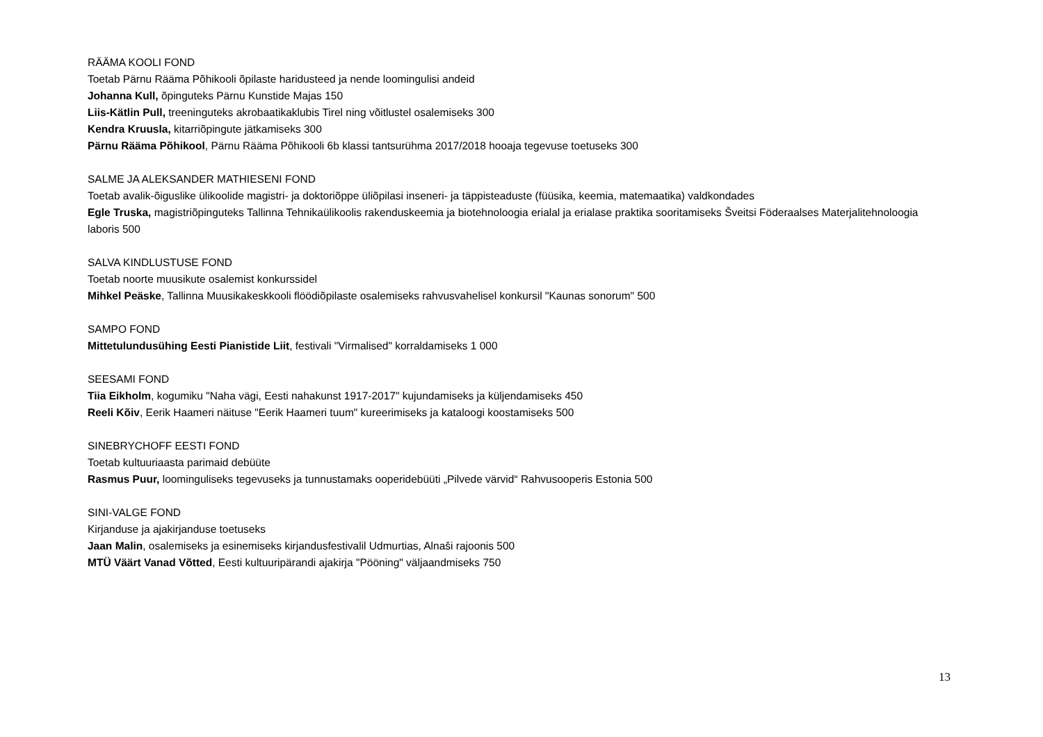RÄÄMA KOOLI FOND
Toetab Pärnu Rääma Põhikooli õpilaste haridusteed ja nende loomingulisi andeid
Johanna Kull, õpinguteks Pärnu Kunstide Majas 150
Liis-Kätlin Pull, treeninguteks akrobaatikaklubis Tirel ning võitlustel osalemiseks 300
Kendra Kruusla, kitarriõpingute jätkamiseks 300
Pärnu Rääma Põhikool, Pärnu Rääma Põhikooli 6b klassi tantsurühma 2017/2018 hooaja tegevuse toetuseks 300
SALME JA ALEKSANDER MATHIESENI FOND
Toetab avalik-õiguslike ülikoolide magistri- ja doktoriõppe üliõpilasi inseneri- ja täppisteaduste (füüsika, keemia, matemaatika) valdkondades
Egle Truska, magistriõpinguteks Tallinna Tehnikaülikoolis rakenduskeemia ja biotehnoloogia erialal ja erialase praktika sooritamiseks Šveitsi Föderaalses Materjalitehnoloogia laboris 500
SALVA KINDLUSTUSE FOND
Toetab noorte muusikute osalemist konkurssidel
Mihkel Peäske, Tallinna Muusikakeskkooli flöödiõpilaste osalemiseks rahvusvahelisel konkursil "Kaunas sonorum" 500
SAMPO FOND
Mittetulundusühing Eesti Pianistide Liit, festivali "Virmalised" korraldamiseks 1 000
SEESAMI FOND
Tiia Eikholm, kogumiku "Naha vägi, Eesti nahakunst 1917-2017" kujundamiseks ja küljendamiseks 450
Reeli Kõiv, Eerik Haameri näituse "Eerik Haameri tuum" kureerimiseks ja kataloogi koostamiseks 500
SINEBRYCHOFF EESTI FOND
Toetab kultuuriaasta parimaid debüüte
Rasmus Puur, loominguliseks tegevuseks ja tunnustamaks ooperidebüüti „Pilvede värvid“ Rahvusooperis Estonia 500
SINI-VALGE FOND
Kirjanduse ja ajakirjanduse toetuseks
Jaan Malin, osalemiseks ja esinemiseks kirjandusfestivalil Udmurtias, Alnaši rajoonis 500
MTÜ Väärt Vanad Võtted, Eesti kultuuripärandi ajakirja "Pööning" väljaandmiseks 750
13